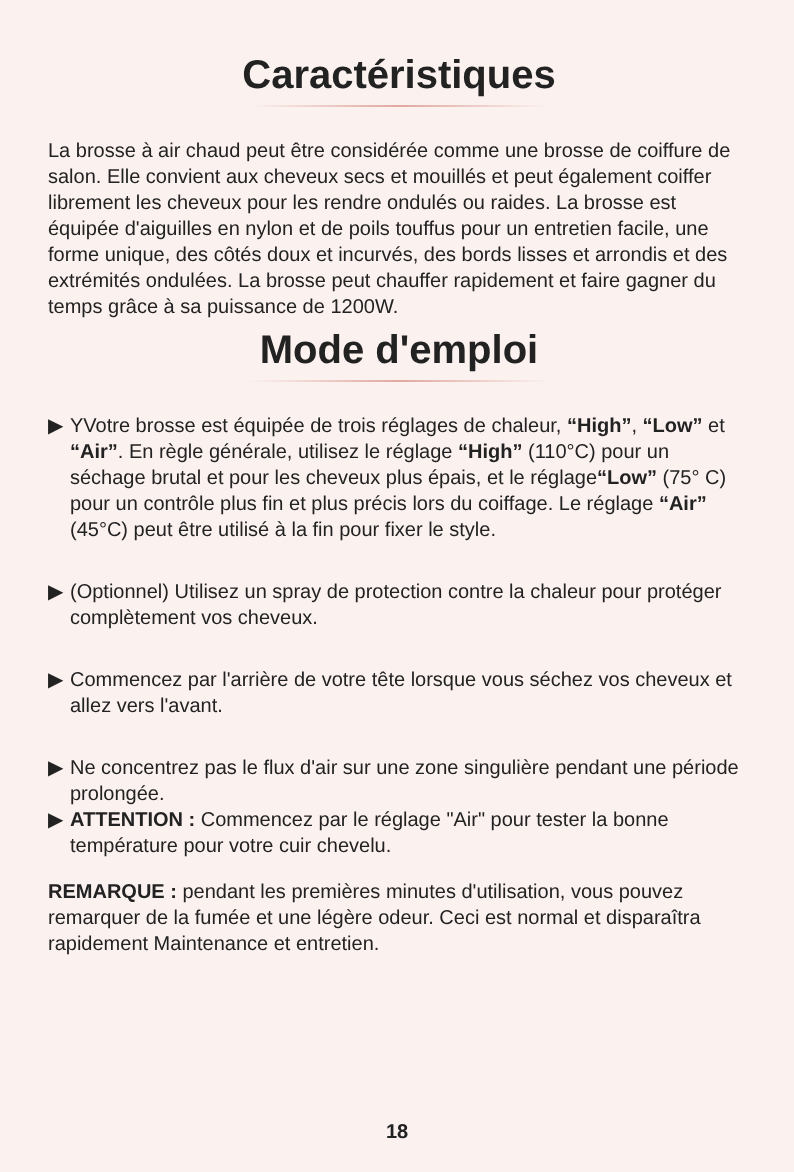Caractéristiques
La brosse à air chaud peut être considérée comme une brosse de coiffure de salon. Elle convient aux cheveux secs et mouillés et peut également coiffer librement les cheveux pour les rendre ondulés ou raides. La brosse est équipée d'aiguilles en nylon et de poils touffus pour un entretien facile, une forme unique, des côtés doux et incurvés, des bords lisses et arrondis et des extrémités ondulées. La brosse peut chauffer rapidement et faire gagner du temps grâce à sa puissance de 1200W.
Mode d'emploi
▶ YVotre brosse est équipée de trois réglages de chaleur, “High”, “Low” et “Air”. En règle générale, utilisez le réglage “High” (110°C) pour un séchage brutal et pour les cheveux plus épais, et le réglage“Low” (75° C) pour un contrôle plus fin et plus précis lors du coiffage. Le réglage “Air” (45°C) peut être utilisé à la fin pour fixer le style.
▶ (Optionnel) Utilisez un spray de protection contre la chaleur pour protéger complètement vos cheveux.
▶ Commencez par l'arrière de votre tête lorsque vous séchez vos cheveux et allez vers l'avant.
▶ Ne concentrez pas le flux d'air sur une zone singulière pendant une période prolongée.
▶ ATTENTION : Commencez par le réglage "Air" pour tester la bonne température pour votre cuir chevelu.
REMARQUE : pendant les premières minutes d'utilisation, vous pouvez remarquer de la fumée et une légère odeur. Ceci est normal et disparaîtra rapidement Maintenance et entretien.
18